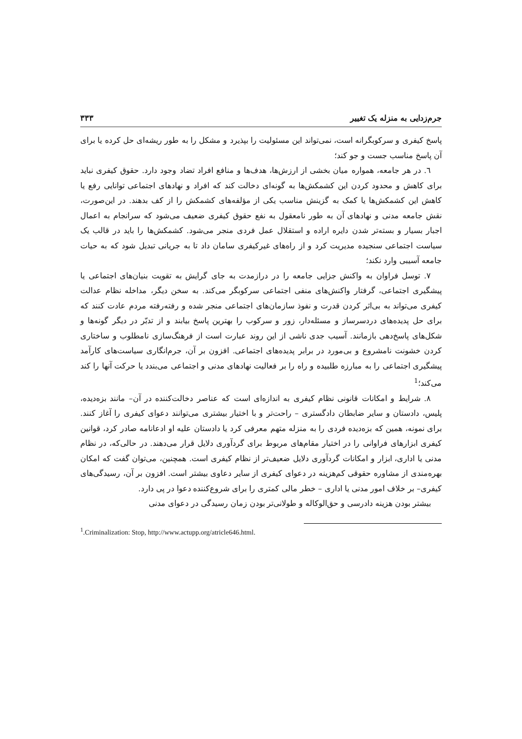جرم‌زدایی به منزله یک تغییر ۳۳۳
پاسخ کیفری و سرکوبگرانه است، نمی‌تواند این مسئولیت را بپذیرد و مشکل را به طور ریشه‌ای حل کرده یا برای آن پاسخ مناسب جست و جو کند؛
٦. در هر جامعه، همواره میان بخشی از ارزش‌ها، هدف‌ها و منافع افراد تضاد وجود دارد. حقوق کیفری نباید برای کاهش و محدود کردن این کشمکش‌ها به گونه‌ای دخالت کند که افراد و نهادهای اجتماعی توانایی رفع یا کاهش این کشمکش‌ها یا کمک به گزینش مناسب یکی از مؤلفه‌های کشمکش را از کف بدهند. در این‌صورت، نقش جامعه مدنی و نهادهای آن به طور نامعقول به نفع حقوق کیفری ضعیف می‌شود که سرانجام به اعمال اجبار بسیار و بسته‌تر شدن دایره اراده و استقلال عمل فردی منجر می‌شود. کشمکش‌ها را باید در قالب یک سیاست اجتماعی سنجیده مدیریت کرد و از راه‌های غیرکیفری سامان داد تا به جریانی تبدیل شود که به حیات جامعه آسیبی وارد نکند؛
۷. توسل فراوان به واکنش جزایی جامعه را در درازمدت به جای گرایش به تقویت بنیان‌های اجتماعی یا پیشگیری اجتماعی، گرفتار واکنش‌های منفی اجتماعی سرکوبگر می‌کند. به سخن دیگر، مداخله نظام عدالت کیفری می‌تواند به بی‌اثر کردن قدرت و نفوذ سازمان‌های اجتماعی منجر شده و رفته‌رفته مردم عادت کنند که برای حل پدیده‌های دردسرساز و مسئله‌دار، زور و سرکوب را بهترین پاسخ بیابند و از تدبّر در دیگر گونه‌ها و شکل‌های پاسخ‌دهی بازمانند. آسیب جدی ناشی از این روند عبارت است از فرهنگ‌سازی نامطلوب و ساختاری کردن خشونت نامشروع و بی‌مورد در برابر پدیده‌های اجتماعی. افزون بر آن، جرم‌انگاری سیاست‌های کارآمد پیشگیری اجتماعی را به مبارزه طلبیده و راه را بر فعالیت نهادهای مدنی و اجتماعی می‌بندد یا حرکت آنها را کند می‌کند؛<sup>1</sup>
۸. شرایط و امکانات قانونی نظام کیفری به اندازه‌ای است که عناصر دخالت‌کننده در آن– مانند بزه‌دیده، پلیس، دادستان و سایر ضابطان دادگستری – راحت‌تر و با اختیار بیشتری می‌توانند دعوای کیفری را آغاز کنند. برای نمونه، همین که بزه‌دیده فردی را به منزله متهم معرفی کرد یا دادستان علیه او ادعانامه صادر کرد، قوانین کیفری ابزارهای فراوانی را در اختیار مقام‌های مربوط برای گردآوری دلایل قرار می‌دهند. در حالی‌که، در نظام مدنی یا اداری، ابزار و امکانات گردآوری دلایل ضعیف‌تر از نظام کیفری است. همچنین، می‌توان گفت که امکان بهره‌مندی از مشاوره حقوقی کم‌هزینه در دعوای کیفری از سایر دعاوی بیشتر است. افزون بر آن، رسیدگی‌های کیفری– بر خلاف امور مدنی یا اداری – خطر مالی کمتری را برای شروع‌کننده دعوا در پی دارد.
بیشتر بودن هزینه دادرسی و حق‌الوکاله و طولانی‌تر بودن زمان رسیدگی در دعوای مدنی
<sup>1</sup>.Criminalization: Stop, http://www.actupp.org/atricle646.html.